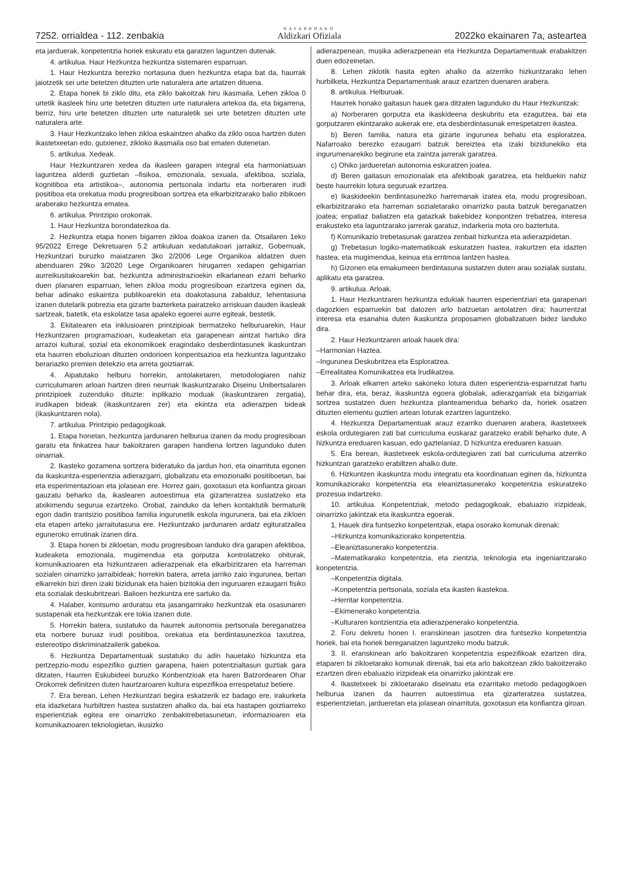7252. orrialdea - 112. zenbakia NAFARROAKO
Aldizkari Ofiziala 2022ko ekainaren 7a, asteartea
eta jarduerak, konpetentzia horiek eskuratu eta garatzen laguntzen dutenak.
4. artikulua. Haur Hezkuntza hezkuntza sistemaren esparruan.
1. Haur Hezkuntza berezko nortasuna duen hezkuntza etapa bat da, haurrak jaiotzetik sei urte betetzen dituzten urte naturalera arte artatzen dituena.
2. Etapa honek bi ziklo ditu, eta ziklo bakoitzak hiru ikasmaila. Lehen zikloa 0 urtetik ikasleek hiru urte betetzen dituzten urte naturalera artekoa da, eta bigarrena, berriz, hiru urte betetzen dituzten urte naturaletik sei urte betetzen dituzten urte naturalera arte.
3. Haur Hezkuntzako lehen zikloa eskaintzen ahalko da ziklo osoa hartzen duten ikastetxeetan edo, gutxienez, zikloko ikasmaila oso bat ematen dutenetan.
5. artikulua. Xedeak.
Haur Hezkuntzaren xedea da ikasleen garapen integral eta harmoniatsuan laguntzea alderdi guztietan –fisikoa, emozionala, sexuala, afektiboa, soziala, kognitiboa eta artistikoa–, autonomia pertsonala indartu eta norberaren irudi positiboa eta orekatua modu progresiboan sortzea eta elkarbizitzarako balio zibikoen araberako hezkuntza ematea.
6. artikulua. Printzipio orokorrak.
1. Haur Hezkuntza borondatezkoa da.
2. Hezkuntza etapa honen bigarren zikloa doakoa izanen da. Otsailaren 1eko 95/2022 Errege Dekretuaren 5.2 artikuluan xedatutakoari jarraikiz, Gobernuak, Hezkuntzari buruzko maiatzaren 3ko 2/2006 Lege Organikoa aldatzen duen abenduaren 29ko 3/2020 Lege Organikoaren hirugarren xedapen gehigarrian aurreikusitakoarekin bat, hezkuntza administrazioekin elkarlanean ezarri beharko duen planaren esparruan, lehen zikloa modu progresiboan ezartzera eginen da, behar adinako eskaintza publikoarekin eta doakotasuna zabalduz, lehentasuna izanen dutelarik pobrezia eta gizarte bazterketa pairatzeko arriskuan dauden ikasleak sartzeak, batetik, eta eskolatze tasa apaleko egoerei aurre egiteak, bestetik.
3. Ekitatearen eta inklusioaren printzipioak bermatzeko helburuarekin, Haur Hezkuntzaren programazioan, kudeaketan eta garapenean aintzat hartuko dira arrazoi kultural, sozial eta ekonomikoek eragindako desberdintasunek ikaskuntzan eta haurren eboluzioan dituzten ondorioen konpentsazioa eta hezkuntza laguntzako berariazko premien detekzio eta arreta goiztiarrak.
4. Aipatutako helburu horrekin, antolaketaren, metodologiaren nahiz curriculumaren arloan hartzen diren neurriak Ikaskuntzarako Diseinu Unibertsalaren printzipioek zuzenduko dituzte: inplikazio moduak (ikaskuntzaren zergatia), irudikapen bideak (ikaskuntzaren zer) eta ekintza eta adierazpen bideak (ikaskuntzaren nola).
7. artikulua. Printzipio pedagogikoak.
1. Etapa honetan, hezkuntza jardunaren helburua izanen da modu progresiboan garatu eta finkatzea haur bakoitzaren garapen handiena lortzen lagunduko duten oinarriak.
2. Ikasteko gozamena sortzera bideratuko da jardun hori, eta oinarrituta egonen da ikaskuntza-esperientzia adierazgarri, globalizatu eta emozionalki positiboetan, bai eta esperimentazioan eta jolasean ere. Horrez gain, goxotasun eta konfiantza giroan gauzatu beharko da, ikaslearen autoestimua eta gizarteratzea sustatzeko eta atxikimendu segurua ezartzeko. Orobat, zainduko da lehen kontaktutik bermaturik egon dadin trantsizio positiboa familia ingurunetik eskola ingurunera, bai eta zikloen eta etapen arteko jarraitutasuna ere. Hezkuntzako jardunaren ardatz egituratzailea eguneroko errutinak izanen dira.
3. Etapa honen bi zikloetan, modu progresiboan landuko dira garapen afektiboa, kudeaketa emozionala, mugimendua eta gorputza kontrolatzeko ohiturak, komunikazioaren eta hizkuntzaren adierazpenak eta elkarbizitzaren eta harreman sozialen oinarrizko jarraibideak; horrekin batera, arreta jarriko zaio ingurunea, bertan elkarrekin bizi diren izaki bizidunak eta haien bizitokia den inguruaren ezaugarri fisiko eta sozialak deskubritzeari. Balioen hezkuntza ere sartuko da.
4. Halaber, kontsumo arduratsu eta jasangarrirako hezkuntzak eta osasunaren sustapenak eta hezkuntzak ere tokia izanen dute.
5. Horrekin batera, sustatuko da haurrek autonomia pertsonala bereganatzea eta norbere buruaz irudi positiboa, orekatua eta berdintasunezkoa taxutzea, estereotipo diskriminatzailerik gabekoa.
6. Hezkuntza Departamentuak sustatuko du adin hauetako hizkuntza eta pertzepzio-modu espezifiko guztien garapena, haien potentzialtasun guztiak gara ditzaten, Haurren Eskubideei buruzko Konbentzioak eta haren Batzordearen Ohar Orokorrek definitzen duten haurtzaroaren kultura espezifikoa errespetatuz betiere.
7. Era berean, Lehen Hezkuntzari begira eskatzerik ez badago ere, irakurketa eta idazketara hurbiltzen hastea sustatzen ahalko da, bai eta hastapen goiztiarreko esperientziak egitea ere oinarrizko zenbakitrebetasunetan, informazioaren eta komunikazioaren teknologietan, ikusizko
adierazpenean, musika adierazpenean eta Hezkuntza Departamentuak erabakitzen duen edozeinetan.
8. Lehen ziklotik hasita egiten ahalko da atzerriko hizkuntzarako lehen hurbilketa, Hezkuntza Departamentuak arauz ezartzen duenaren arabera.
8. artikulua. Helburuak.
Haurrek honako gaitasun hauek gara ditzaten lagunduko du Haur Hezkuntzak:
a) Norberaren gorputza eta ikaskideena deskubritu eta ezagutzea, bai eta gorputzaren ekintzarako aukerak ere, eta desberdintasunak errespetatzen ikastea.
b) Beren familia, natura eta gizarte ingurunea behatu eta esploratzea, Nafarroako berezko ezaugarri batzuk bereiztea eta izaki bizidunekiko eta ingurumenarekiko begirune eta zaintza jarrerak garatzea.
c) Ohiko jardueretan autonomia eskuratzen joatea.
d) Beren gaitasun emozionalak eta afektiboak garatzea, eta helduekin nahiz beste haurrekin lotura seguruak ezartzea.
e) Ikaskideekin berdintasunezko harremanak izatea eta, modu progresiboan, elkarbizitzarako eta harreman sozialetarako oinarrizko pauta batzuk bereganatzen joatea; enpatiaz baliatzen eta gatazkak bakebidez konpontzen trebatzea, interesa erakusteko eta laguntzarako jarrerak garatuz, indarkeria mota oro baztertuta.
f) Komunikazio trebetasunak garatzea zenbait hizkuntza eta adierazpidetan.
g) Trebetasun logiko-matematikoak eskuratzen hastea, irakurtzen eta idazten hastea, eta mugimendua, keinua eta erritmoa lantzen hastea.
h) Gizonen eta emakumeen berdintasuna sustatzen duten arau sozialak sustatu, aplikatu eta garatzea.
9. artikulua. Arloak.
1. Haur Hezkuntzaren hezkuntza edukiak haurren esperientziari eta garapenari dagozkien esparruekin bat datozen arlo batzuetan antolatzen dira; haurrentzat interesa eta esanahia duten ikaskuntza proposamen globalizatuen bidez landuko dira.
2. Haur Hezkuntzaren arloak hauek dira:
–Harmonian Haztea.
–Ingurunea Deskubritzea eta Esploratzea.
–Errealitatea Komunikatzea eta Irudikatzea.
3. Arloak elkarren arteko sakoneko lotura duten esperientzia-esparrutzat hartu behar dira, eta, beraz, ikaskuntza egoera globalak, adierazgarriak eta bizigarriak sortzea sustatzen duen hezkuntza planteamendua beharko da, horiek osatzen dituzten elementu guztien artean loturak ezartzen laguntzeko.
4. Hezkuntza Departamentuak arauz ezarriko duenaren arabera, ikastetxeek eskola ordutegiaren zati bat curriculuma euskaraz garatzeko erabili beharko dute, A hizkuntza ereduaren kasuan, edo gaztelaniaz, D hizkuntza ereduaren kasuan.
5. Era berean, ikastetxeek eskola-ordutegiaren zati bat curriculuma atzerriko hizkuntzan garatzeko erabiltzen ahalko dute.
6. Hizkuntzen ikaskuntza modu integratu eta koordinatuan eginen da, hizkuntza komunikaziorako konpetentzia eta eleaniztasunerako konpetentzia eskuratzeko prozesua indartzeko.
10. artikulua. Konpetentziak, metodo pedagogikoak, ebaluazio irizpideak, oinarrizko jakintzak eta ikaskuntza egoerak.
1. Hauek dira funtsezko konpetentziak, etapa osorako komunak direnak:
–Hizkuntza komunikaziorako konpetentzia.
–Eleaniztasunerako konpetentzia.
–Matematikarako konpetentzia, eta zientzia, teknologia eta ingeniaritzarako konpetentzia.
–Konpetentzia digitala.
–Konpetentzia pertsonala, soziala eta ikasten ikastekoa.
–Herritar konpetentzia.
–Ekimenerako konpetentzia.
–Kulturaren kontzientzia eta adierazpenerako konpetentzia.
2. Foru dekretu honen I. eranskinean jasotzen dira funtsezko konpetentzia horiek, bai eta horiek bereganatzen laguntzeko modu batzuk.
3. II. eranskinean arlo bakoitzaren konpetentzia espezifikoak ezartzen dira, etaparen bi zikloetarako komunak direnak, bai eta arlo bakoitzean ziklo bakoitzerako ezartzen diren ebaluazio irizpideak eta oinarrizko jakintzak ere.
4. Ikastetxeek bi zikloetarako diseinatu eta ezarritako metodo pedagogikoen helburua izanen da haurren autoestimua eta gizarteratzea sustatzea, esperientzietan, jardueretan eta jolasean oinarrituta, goxotasun eta konfiantza giroan.